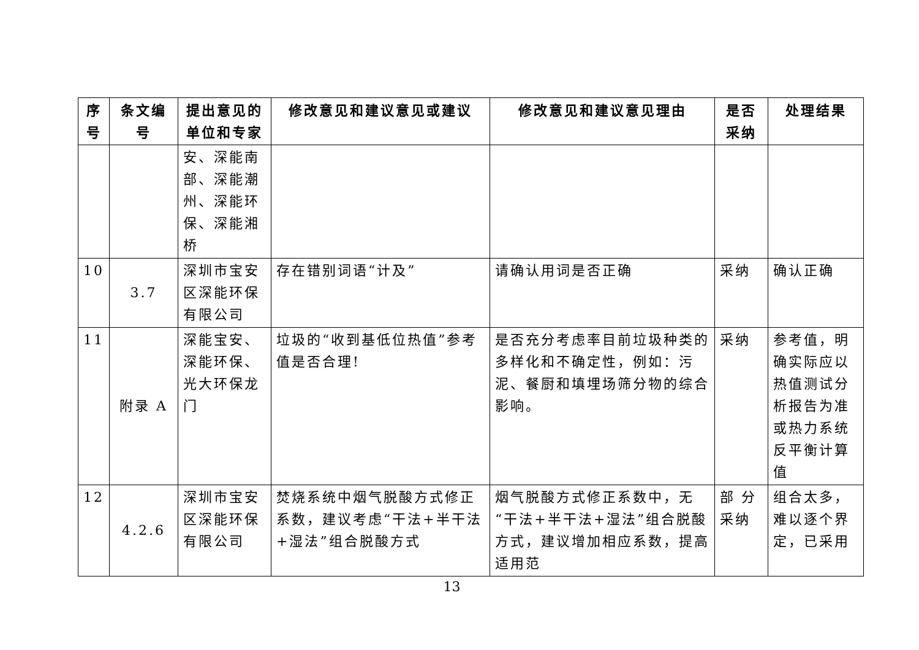| 序号 | 条文编号 | 提出意见的单位和专家 | 修改意见和建议意见或建议 | 修改意见和建议意见理由 | 是否采纳 | 处理结果 |
| --- | --- | --- | --- | --- | --- | --- |
| | | 安、深能南部、深能潮州、深能环保、深能湘桥 | | | | |
| 10 | 3.7 | 深圳市宝安区深能环保有限公司 | 存在错别词语“计及” | 请确认用词是否正确 | 采纳 | 确认正确 |
| 11 | 附录 A | 深能宝安、深能环保、光大环保龙门 | 垃圾的“收到基低位热值”参考值是否合理! | 是否充分考虑率目前垃圾种类的多样化和不确定性，例如：污泥、餐厨和填埋场筛分物的综合影响。 | 采纳 | 参考值，明确实际应以热值测试分析报告为准或热力系统反平衡计算值 |
| 12 | 4.2.6 | 深圳市宝安区深能环保有限公司 | 焚烧系统中烟气脱酸方式修正系数，建议考虑“干法+半干法+湿法”组合脱酸方式 | 烟气脱酸方式修正系数中，无“干法+半干法+湿法”组合脱酸方式，建议增加相应系数，提高适用范 | 部 分采纳 | 组合太多，难以逐个界定，已采用 |
13